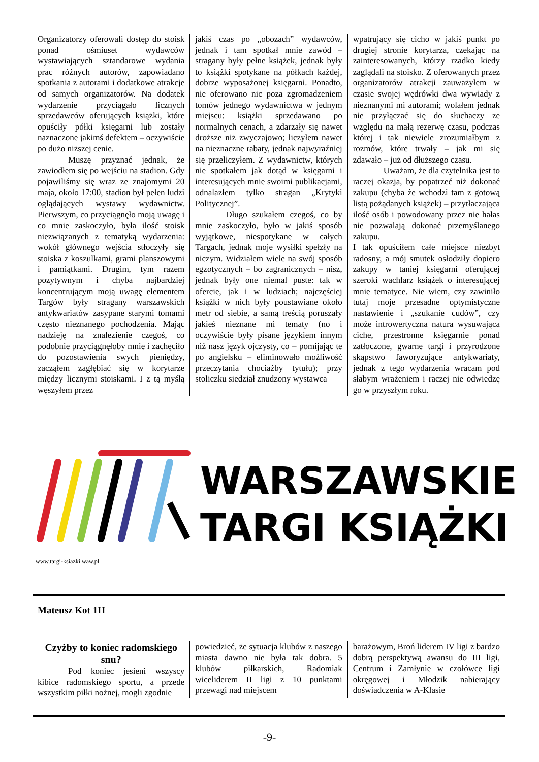Organizatorzy oferowali dostęp do stoisk ponad ośmiuset wydawców wystawiających sztandarowe wydania prac różnych autorów, zapowiadano spotkania z autorami i dodatkowe atrakcje od samych organizatorów. Na dodatek wydarzenie przyciągało licznych sprzedawców oferujących książki, które opuściły półki księgarni lub zostały naznaczone jakimś defektem – oczywiście po dużo niższej cenie.
Muszę przyznać jednak, że zawiodłem się po wejściu na stadion. Gdy pojawiliśmy się wraz ze znajomymi 20 maja, około 17:00, stadion był pełen ludzi oglądających wystawy wydawnictw. Pierwszym, co przyciągnęło moją uwagę i co mnie zaskoczyło, była ilość stoisk niezwiązanych z tematyką wydarzenia: wokół głównego wejścia stłoczyły się stoiska z koszulkami, grami planszowymi i pamiątkami. Drugim, tym razem pozytywnym i chyba najbardziej koncentrującym moją uwagę elementem Targów były stragany warszawskich antykwariatów zasypane starymi tomami często nieznanego pochodzenia. Mając nadzieję na znalezienie czegoś, co podobnie przyciągnęłoby mnie i zachęciło do pozostawienia swych pieniędzy, zacząłem zagłębiać się w korytarze między licznymi stoiskami. I z tą myślą węszyłem przez
jakiś czas po „obozach” wydawców, jednak i tam spotkał mnie zawód – stragany były pełne książek, jednak były to książki spotykane na półkach każdej, dobrze wyposażonej księgarni. Ponadto, nie oferowano nic poza zgromadzeniem tomów jednego wydawnictwa w jednym miejscu: książki sprzedawano po normalnych cenach, a zdarzały się nawet droższe niż zwyczajowo; liczyłem nawet na nieznaczne rabaty, jednak najwyraźniej się przeliczyłem. Z wydawnictw, których nie spotkałem jak dotąd w księgarni i interesujących mnie swoimi publikacjami, odnalazłem tylko stragan „Krytyki Politycznej”.
Długo szukałem czegoś, co by mnie zaskoczyło, było w jakiś sposób wyjątkowe, niespotykane w całych Targach, jednak moje wysiłki spełzły na niczym. Widziałem wiele na swój sposób egzotycznych – bo zagranicznych – nisz, jednak były one niemal puste: tak w ofercie, jak i w ludziach; najczęściej książki w nich były poustawiane około metr od siebie, a samą treścią poruszały jakieś nieznane mi tematy (no i oczywiście były pisane językiem innym niż nasz język ojczysty, co – pomijając te po angielsku – eliminowało możliwość przeczytania chociażby tytułu); przy stoliczku siedział znudzony wystawca
wpatrujący się cicho w jakiś punkt po drugiej stronie korytarza, czekając na zainteresowanych, którzy rzadko kiedy zaglądali na stoisko. Z oferowanych przez organizatorów atrakcji zauważyłem w czasie swojej wędrówki dwa wywiady z nieznanymi mi autorami; wolałem jednak nie przyłączać się do słuchaczy ze względu na małą rezerwę czasu, podczas której i tak niewiele zrozumiałbym z rozmów, które trwały – jak mi się zdawało – już od dłuższego czasu.
Uważam, że dla czytelnika jest to raczej okazja, by popatrzeć niż dokonać zakupu (chyba że wchodzi tam z gotową listą pożądanych książek) – przytłaczająca ilość osób i powodowany przez nie hałas nie pozwalają dokonać przemyślanego zakupu.
I tak opuściłem całe miejsce niezbyt radosny, a mój smutek osłodziły dopiero zakupy w taniej księgarni oferującej szeroki wachlarz książek o interesującej mnie tematyce. Nie wiem, czy zawiniło tutaj moje przesadne optymistyczne nastawienie i „szukanie cudów”, czy może introwertyczna natura wysuwająca ciche, przestronne księgarnie ponad zatłoczone, gwarne targi i przyrodzone skąpstwo faworyzujące antykwariaty, jednak z tego wydarzenia wracam pod słabym wrażeniem i raczej nie odwiedzę go w przyszłym roku.
WARSZAWSKIE
TARGI KSIĄŻKI
www.targi-ksiazki.waw.pl
Mateusz Kot 1H
Czyżby to koniec radomskiego snu?
Pod koniec jesieni wszyscy kibice radomskiego sportu, a przede wszystkim piłki nożnej, mogli zgodnie
powiedzieć, że sytuacja klubów z naszego miasta dawno nie była tak dobra. 5 klubów piłkarskich, Radomiak wiceliderem II ligi z 10 punktami przewagi nad miejscem
barażowym, Broń liderem IV ligi z bardzo dobrą perspektywą awansu do III ligi, Centrum i Zamłynie w czołówce ligi okręgowej i Młodzik nabierający doświadczenia w A-Klasie
-9-